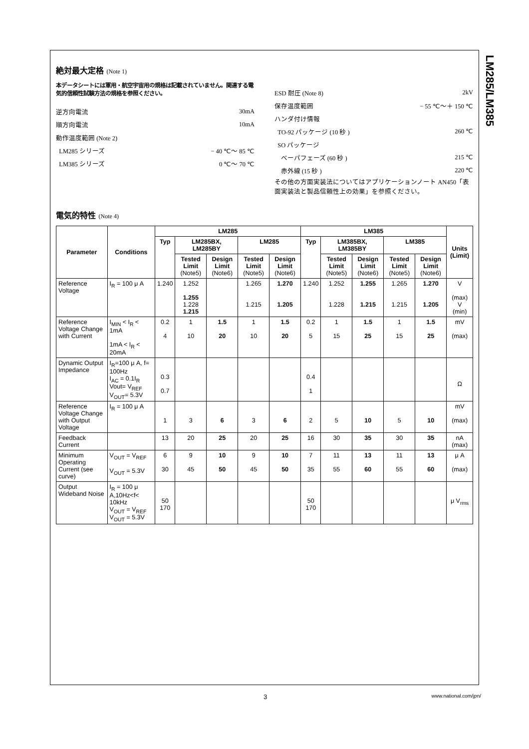LM285/LM385
絶対最大定格 (Note 1)
本データシートには軍用・航空宇宙用の規格は記載されていません。関連する電気的信頼性試験方法の規格を参照ください。
逆方向電流 30mA
順方向電流 10mA
動作温度範囲 (Note 2)
LM285 シリーズ − 40 ℃〜 85 ℃
LM385 シリーズ 0 ℃〜 70 ℃
ESD 耐圧 (Note 8) 2kV
保存温度範囲 − 55 ℃〜＋ 150 ℃
ハンダ付け情報
TO-92 パッケージ (10 秒 ) 260 ℃
SO パッケージ
ベーパフェーズ (60 秒 ) 215 ℃
赤外線 (15 秒 ) 220 ℃
その他の方面実装法についてはアプリケーションノート AN450「表面実装法と製品信頼性上の効果」を参照ください。
電気的特性 (Note 4)
| Parameter | Conditions | LM285 | | | | | LM385 | | | | | Units (Limit) |
| --- | --- | --- | --- | --- | --- | --- | --- | --- | --- | --- | --- | --- |
| | | Typ | LM285BX, LM285BY | | LM285 | | Typ | LM385BX, LM385BY | | LM385 | | |
| | | | Tested Limit (Note5) | Design Limit (Note6) | Tested Limit (Note5) | Design Limit (Note6) | | Tested Limit (Note5) | Design Limit (Note6) | Tested Limit (Note5) | Design Limit (Note6) | |
| Reference Voltage | I<sub>R</sub> = 100 μ A | 1.240 | 1.252 1.255 1.228 1.215 | | 1.265 1.215 | 1.270 1.205 | 1.240 | 1.252 1.228 | 1.255 1.215 | 1.265 1.215 | 1.270 1.205 | V (max) V (min) |
| Reference Voltage Change with Current | I<sub>MIN</sub> < I<sub>R</sub> < 1mA 1mA < I<sub>R</sub> < 20mA | 0.2 4 | 1 10 | 1.5 20 | 1 10 | 1.5 20 | 0.2 5 | 1 15 | 1.5 25 | 1 15 | 1.5 25 | mV (max) |
| Dynamic Output Impedance | I<sub>R</sub>=100 μ A, f= 100Hz I<sub>AC</sub> = 0.1I<sub>R</sub> Vout= V<sub>REF</sub> V<sub>OUT</sub>= 5.3V | 0.3 0.7 | | | | | 0.4 1 | | | | | Ω |
| Reference Voltage Change with Output Voltage | I<sub>R</sub> = 100 μ A | 1 | 3 | 6 | 3 | 6 | 2 | 5 | 10 | 5 | 10 | mV (max) |
| Feedback Current | | 13 | 20 | 25 | 20 | 25 | 16 | 30 | 35 | 30 | 35 | nA (max) |
| Minimum Operating Current (see curve) | V<sub>OUT</sub> = V<sub>REF</sub> V<sub>OUT</sub> = 5.3V | 6 30 | 9 45 | 10 50 | 9 45 | 10 50 | 7 35 | 11 55 | 13 60 | 11 55 | 13 60 | μ A (max) |
| Output Wideband Noise | I<sub>R</sub> = 100 μ A,10Hz<f< 10kHz V<sub>OUT</sub> = V<sub>REF</sub> V<sub>OUT</sub> = 5.3V | 50 170 | | | | | 50 170 | | | | | μ V<sub>rms</sub> |
3 www.national.com/jpn/